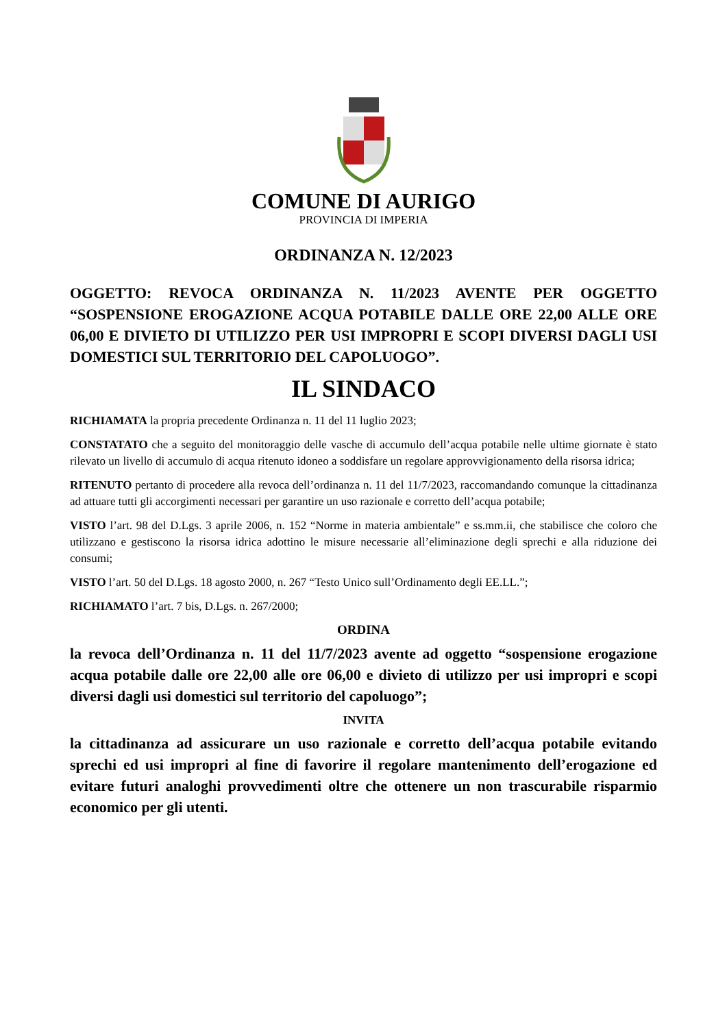COMUNE DI AURIGO
PROVINCIA DI IMPERIA
ORDINANZA N. 12/2023
OGGETTO: REVOCA ORDINANZA N. 11/2023 AVENTE PER OGGETTO “SOSPENSIONE EROGAZIONE ACQUA POTABILE DALLE ORE 22,00 ALLE ORE 06,00 E DIVIETO DI UTILIZZO PER USI IMPROPRI E SCOPI DIVERSI DAGLI USI DOMESTICI SUL TERRITORIO DEL CAPOLUOGO”.
IL SINDACO
RICHIAMATA la propria precedente Ordinanza n. 11 del 11 luglio 2023;
CONSTATATO che a seguito del monitoraggio delle vasche di accumulo dell’acqua potabile nelle ultime giornate è stato rilevato un livello di accumulo di acqua ritenuto idoneo a soddisfare un regolare approvvigionamento della risorsa idrica;
RITENUTO pertanto di procedere alla revoca dell’ordinanza n. 11 del 11/7/2023, raccomandando comunque la cittadinanza ad attuare tutti gli accorgimenti necessari per garantire un uso razionale e corretto dell’acqua potabile;
VISTO l’art. 98 del D.Lgs. 3 aprile 2006, n. 152 “Norme in materia ambientale” e ss.mm.ii, che stabilisce che coloro che utilizzano e gestiscono la risorsa idrica adottino le misure necessarie all’eliminazione degli sprechi e alla riduzione dei consumi;
VISTO l’art. 50 del D.Lgs. 18 agosto 2000, n. 267 “Testo Unico sull’Ordinamento degli EE.LL.”;
RICHIAMATO l’art. 7 bis, D.Lgs. n. 267/2000;
ORDINA
la revoca dell’Ordinanza n. 11 del 11/7/2023 avente ad oggetto “sospensione erogazione acqua potabile dalle ore 22,00 alle ore 06,00 e divieto di utilizzo per usi impropri e scopi diversi dagli usi domestici sul territorio del capoluogo”;
INVITA
la cittadinanza ad assicurare un uso razionale e corretto dell’acqua potabile evitando sprechi ed usi impropri al fine di favorire il regolare mantenimento dell’erogazione ed evitare futuri analoghi provvedimenti oltre che ottenere un non trascurabile risparmio economico per gli utenti.